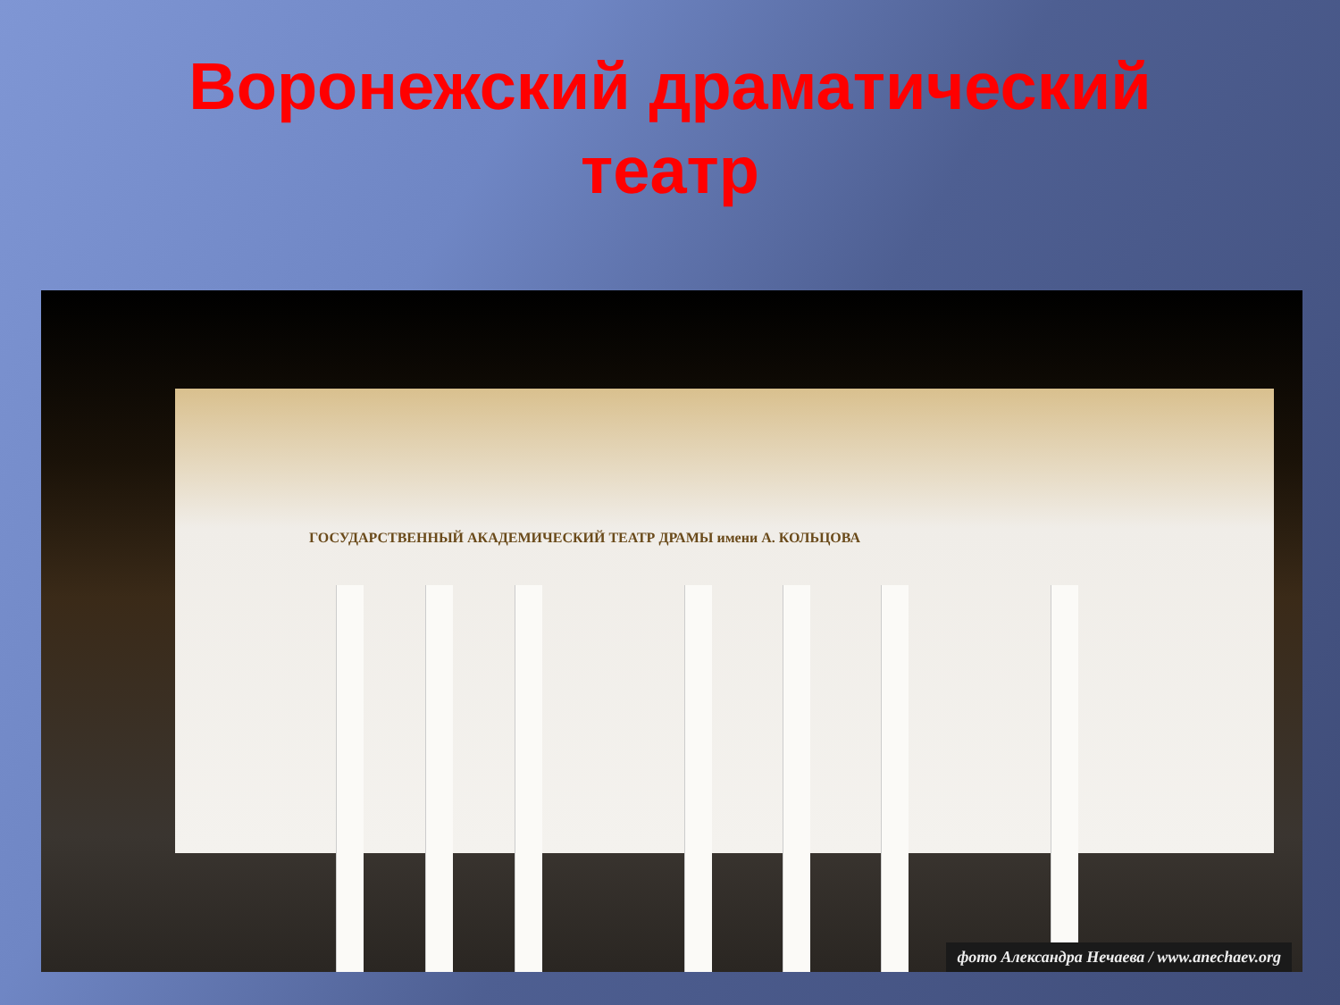Воронежский драматический
театр
ГОСУДАРСТВЕННЫЙ АКАДЕМИЧЕСКИЙ ТЕАТР ДРАМЫ имени А. КОЛЬЦОВА
фото Александра Нечаева / www.anechaev.org